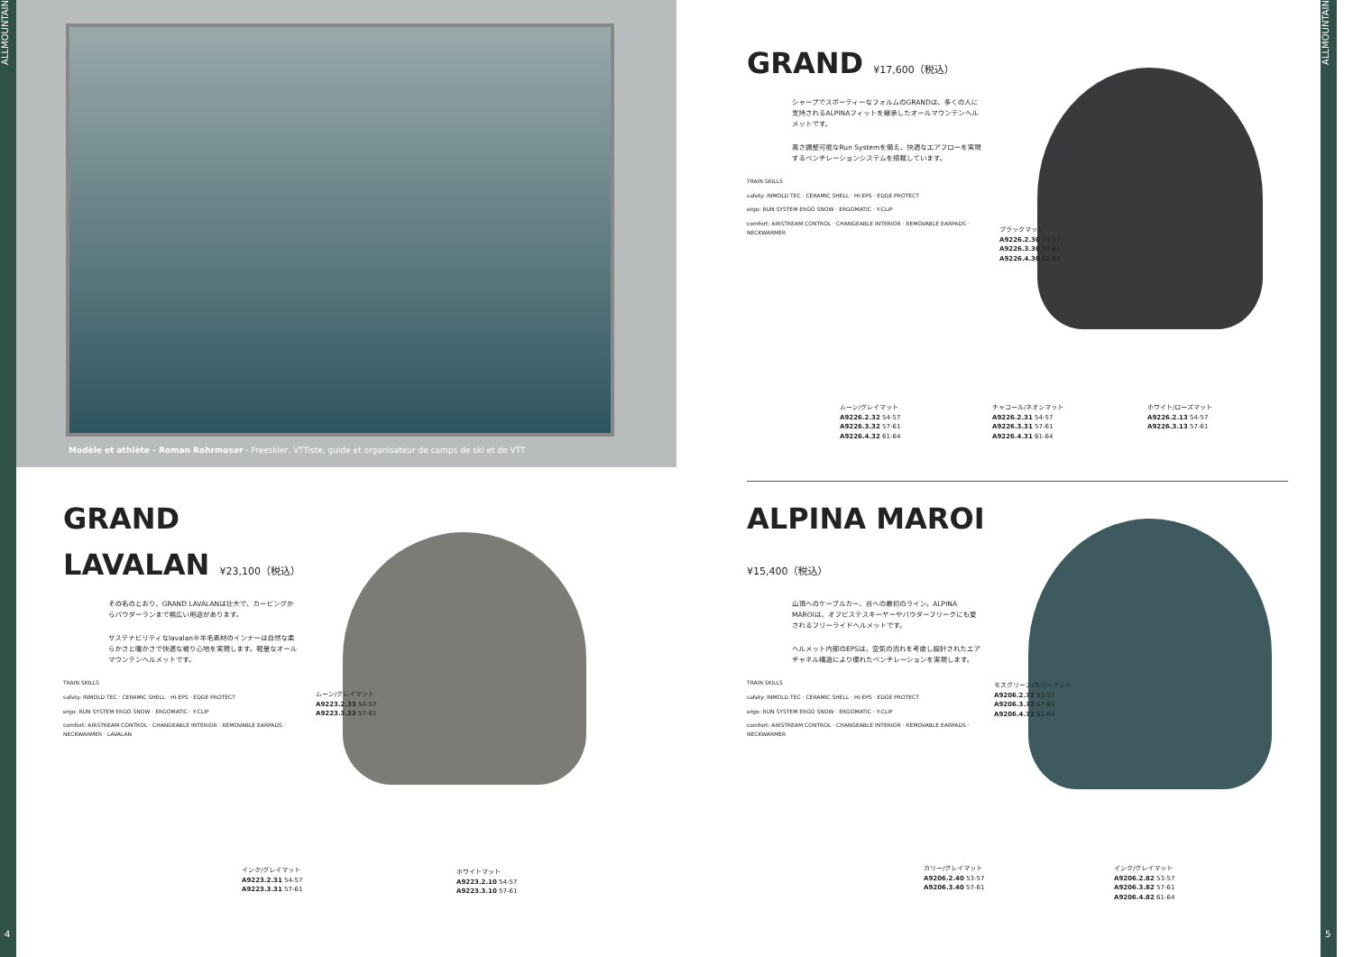ALLMOUNTAIN
4
ALLMOUNTAIN
5
Modèle et athlète - Roman Rohrmoser - Freeskier, VTTiste, guide et organisateur de camps de ski et de VTT
GRAND ¥17,600（税込）
シャープでスポーティーなフォルムのGRANDは、多くの人に支持されるALPINAフィットを継承したオールマウンテンヘルメットです。
高さ調整可能なRun Systemを備え、快適なエアフローを実現するベンチレーションシステムを搭載しています。
TRAIN SKILLS
safety: INMOLD TEC · CERAMIC SHELL · HI-EPS · EDGE PROTECT
ergo: RUN SYSTEM ERGO SNOW · ERGOMATIC · Y-CLIP
comfort: AIRSTREAM CONTROL · CHANGEABLE INTERIOR · REMOVABLE EARPADS · NECKWARMER
ブラックマット
A9226.2.30 54-57
A9226.3.30 57-61
A9226.4.30 61-64
ムーン/グレイマット
A9226.2.32 54-57
A9226.3.32 57-61
A9226.4.32 61-64
チャコール/ネオンマット
A9226.2.31 54-57
A9226.3.31 57-61
A9226.4.31 61-64
ホワイト/ローズマット
A9226.2.13 54-57
A9226.3.13 57-61
GRAND LAVALAN ¥23,100（税込）
その名のとおり、GRAND LAVALANは壮大で、カービングからパウダーランまで幅広い用途があります。
サステナビリティなlavalan®羊毛素材のインナーは自然な柔らかさと暖かさで快適な被り心地を実現します。軽量なオールマウンテンヘルメットです。
TRAIN SKILLS
safety: INMOLD TEC · CERAMIC SHELL · HI-EPS · EDGE PROTECT
ergo: RUN SYSTEM ERGO SNOW · ERGOMATIC · Y-CLIP
comfort: AIRSTREAM CONTROL · CHANGEABLE INTERIOR · REMOVABLE EARPADS · NECKWARMER · LAVALAN
ムーン/グレイマット
A9223.2.33 54-57
A9223.3.33 57-61
インク/グレイマット
A9223.2.31 54-57
A9223.3.31 57-61
ホワイトマット
A9223.2.10 54-57
A9223.3.10 57-61
ALPINA MAROI ¥15,400（税込）
山頂へのケーブルカー、谷への最初のライン。ALPINA MAROIは、オフピステスキーヤーやパウダーフリークにも愛されるフリーライドヘルメットです。
ヘルメット内部のEPSは、空気の流れを考慮し設計されたエアチャネル構造により優れたベンチレーションを実現します。
TRAIN SKILLS
safety: INMOLD TEC · CERAMIC SHELL · HI-EPS · EDGE PROTECT
ergo: RUN SYSTEM ERGO SNOW · ERGOMATIC · Y-CLIP
comfort: AIRSTREAM CONTROL · CHANGEABLE INTERIOR · REMOVABLE EARPADS · NECKWARMER
モスグリーン/カリーマット
A9206.2.72 53-57
A9206.3.72 57-61
A9206.4.72 61-64
カリー/グレイマット
A9206.2.40 53-57
A9206.3.40 57-61
インク/グレイマット
A9206.2.82 53-57
A9206.3.82 57-61
A9206.4.82 61-64